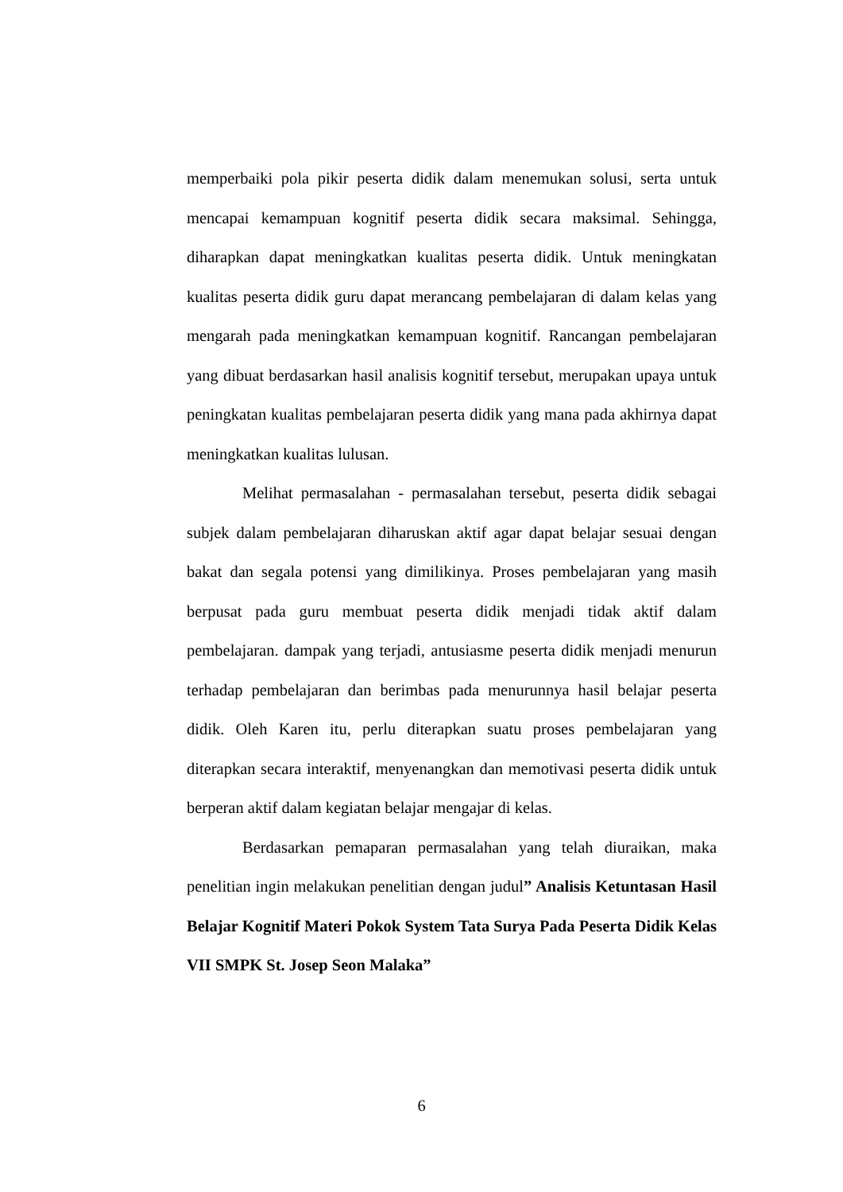memperbaiki pola pikir peserta didik dalam menemukan solusi, serta untuk mencapai kemampuan kognitif peserta didik secara maksimal. Sehingga, diharapkan dapat meningkatkan kualitas peserta didik. Untuk meningkatan kualitas peserta didik guru dapat merancang pembelajaran di dalam kelas yang mengarah pada meningkatkan kemampuan kognitif. Rancangan pembelajaran yang dibuat berdasarkan hasil analisis kognitif tersebut, merupakan upaya untuk peningkatan kualitas pembelajaran peserta didik yang mana pada akhirnya dapat meningkatkan kualitas lulusan.
Melihat permasalahan - permasalahan tersebut, peserta didik sebagai subjek dalam pembelajaran diharuskan aktif agar dapat belajar sesuai dengan bakat dan segala potensi yang dimilikinya. Proses pembelajaran yang masih berpusat pada guru membuat peserta didik menjadi tidak aktif dalam pembelajaran. dampak yang terjadi, antusiasme peserta didik menjadi menurun terhadap pembelajaran dan berimbas pada menurunnya hasil belajar peserta didik. Oleh Karen itu, perlu diterapkan suatu proses pembelajaran yang diterapkan secara interaktif, menyenangkan dan memotivasi peserta didik untuk berperan aktif dalam kegiatan belajar mengajar di kelas.
Berdasarkan pemaparan permasalahan yang telah diuraikan, maka penelitian ingin melakukan penelitian dengan judul” Analisis Ketuntasan Hasil Belajar Kognitif Materi Pokok System Tata Surya Pada Peserta Didik Kelas VII SMPK St. Josep Seon Malaka”
6